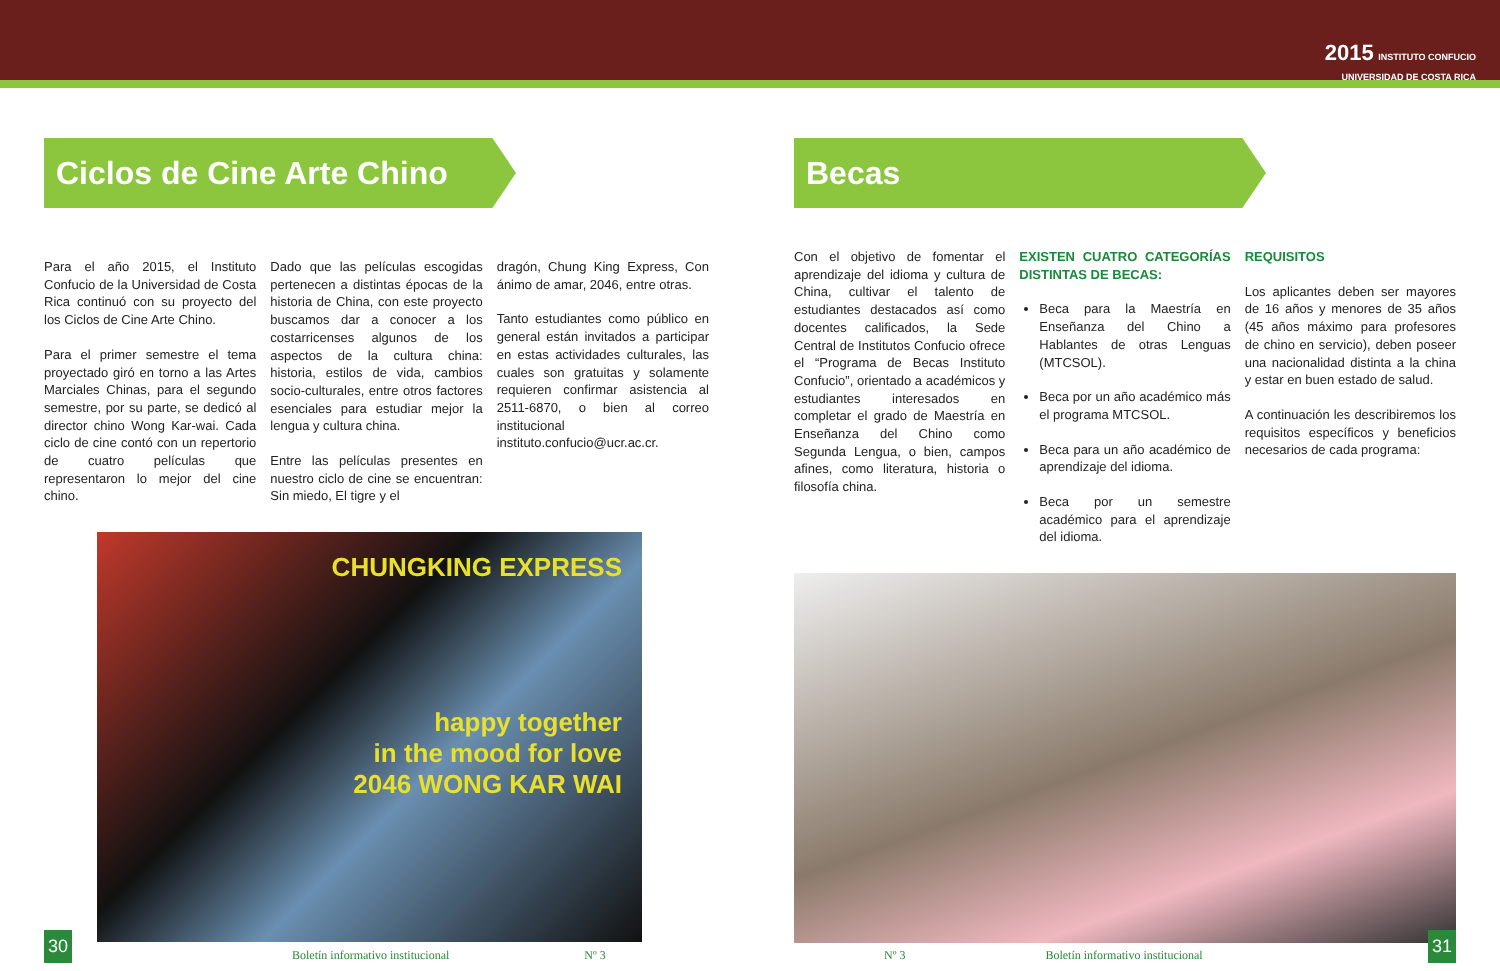Ciclos de Cine Arte Chino
Para el año 2015, el Instituto Confucio de la Universidad de Costa Rica continuó con su proyecto del los Ciclos de Cine Arte Chino.
Para el primer semestre el tema proyectado giró en torno a las Artes Marciales Chinas, para el segundo semestre, por su parte, se dedicó al director chino Wong Kar-wai. Cada ciclo de cine contó con un repertorio de cuatro películas que representaron lo mejor del cine chino.
Dado que las películas escogidas pertenecen a distintas épocas de la historia de China, con este proyecto buscamos dar a conocer a los costarricenses algunos de los aspectos de la cultura china: historia, estilos de vida, cambios socio-culturales, entre otros factores esenciales para estudiar mejor la lengua y cultura china.
Entre las películas presentes en nuestro ciclo de cine se encuentran: Sin miedo, El tigre y el
dragón, Chung King Express, Con ánimo de amar, 2046, entre otras.
Tanto estudiantes como público en general están invitados a participar en estas actividades culturales, las cuales son gratuitas y solamente requieren confirmar asistencia al 2511-6870, o bien al correo institucional instituto.confucio@ucr.ac.cr.
CHUNGKING EXPRESS
happy together
in the mood for love
2046 WONG KAR WAI
30 Boletín informativo institucional Nº 3
2015 INSTITUTO CONFUCIO
UNIVERSIDAD DE COSTA RICA
Becas
Con el objetivo de fomentar el aprendizaje del idioma y cultura de China, cultivar el talento de estudiantes destacados así como docentes calificados, la Sede Central de Institutos Confucio ofrece el “Programa de Becas Instituto Confucio”, orientado a académicos y estudiantes interesados en completar el grado de Maestría en Enseñanza del Chino como Segunda Lengua, o bien, campos afines, como literatura, historia o filosofía china.
EXISTEN CUATRO CATEGORÍAS DISTINTAS DE BECAS:
Beca para la Maestría en Enseñanza del Chino a Hablantes de otras Lenguas (MTCSOL).
Beca por un año académico más el programa MTCSOL.
Beca para un año académico de aprendizaje del idioma.
Beca por un semestre académico para el aprendizaje del idioma.
REQUISITOS
Los aplicantes deben ser mayores de 16 años y menores de 35 años (45 años máximo para profesores de chino en servicio), deben poseer una nacionalidad distinta a la china y estar en buen estado de salud.
A continuación les describiremos los requisitos específicos y beneficios necesarios de cada programa:
Nº 3 Boletín informativo institucional 31